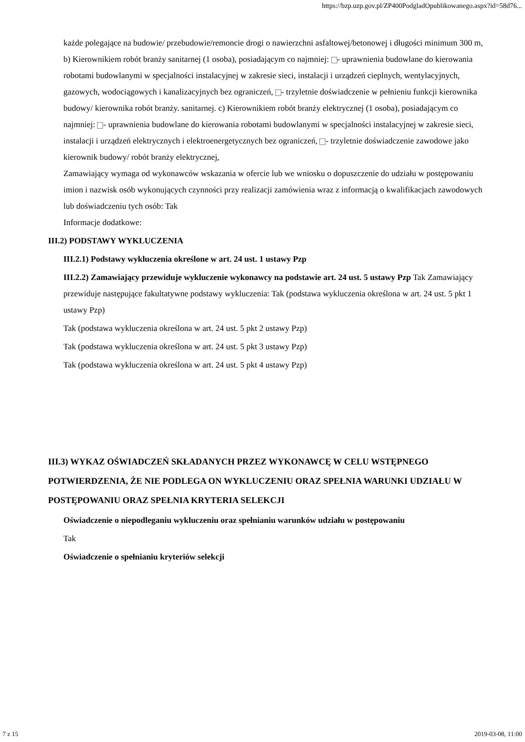https://bzp.uzp.gov.pl/ZP400PodgladOpublikowanego.aspx?id=58d76...
każde polegające na budowie/ przebudowie/remoncie drogi o nawierzchni asfaltowej/betonowej i długości minimum 300 m, b) Kierownikiem robót branży sanitarnej (1 osoba), posiadającym co najmniej: - uprawnienia budowlane do kierowania robotami budowlanymi w specjalności instalacyjnej w zakresie sieci, instalacji i urządzeń cieplnych, wentylacyjnych, gazowych, wodociągowych i kanalizacyjnych bez ograniczeń, - trzyletnie doświadczenie w pełnieniu funkcji kierownika budowy/ kierownika robót branży. sanitarnej. c) Kierownikiem robót branży elektrycznej (1 osoba), posiadającym co najmniej: - uprawnienia budowlane do kierowania robotami budowlanymi w specjalności instalacyjnej w zakresie sieci, instalacji i urządzeń elektrycznych i elektroenergetycznych bez ograniczeń, - trzyletnie doświadczenie zawodowe jako kierownik budowy/ robót branży elektrycznej,
Zamawiający wymaga od wykonawców wskazania w ofercie lub we wniosku o dopuszczenie do udziału w postępowaniu imion i nazwisk osób wykonujących czynności przy realizacji zamówienia wraz z informacją o kwalifikacjach zawodowych lub doświadczeniu tych osób: Tak
Informacje dodatkowe:
III.2) PODSTAWY WYKLUCZENIA
III.2.1) Podstawy wykluczenia określone w art. 24 ust. 1 ustawy Pzp
III.2.2) Zamawiający przewiduje wykluczenie wykonawcy na podstawie art. 24 ust. 5 ustawy Pzp Tak Zamawiający przewiduje następujące fakultatywne podstawy wykluczenia: Tak (podstawa wykluczenia określona w art. 24 ust. 5 pkt 1 ustawy Pzp)
Tak (podstawa wykluczenia określona w art. 24 ust. 5 pkt 2 ustawy Pzp)
Tak (podstawa wykluczenia określona w art. 24 ust. 5 pkt 3 ustawy Pzp)
Tak (podstawa wykluczenia określona w art. 24 ust. 5 pkt 4 ustawy Pzp)
III.3) WYKAZ OŚWIADCZEŃ SKŁADANYCH PRZEZ WYKONAWCĘ W CELU WSTĘPNEGO POTWIERDZENIA, ŻE NIE PODLEGA ON WYKLUCZENIU ORAZ SPEŁNIA WARUNKI UDZIAŁU W POSTĘPOWANIU ORAZ SPEŁNIA KRYTERIA SELEKCJI
Oświadczenie o niepodleganiu wykluczeniu oraz spełnianiu warunków udziału w postępowaniu
Tak
Oświadczenie o spełnianiu kryteriów selekcji
7 z 15 2019-03-08, 11:00